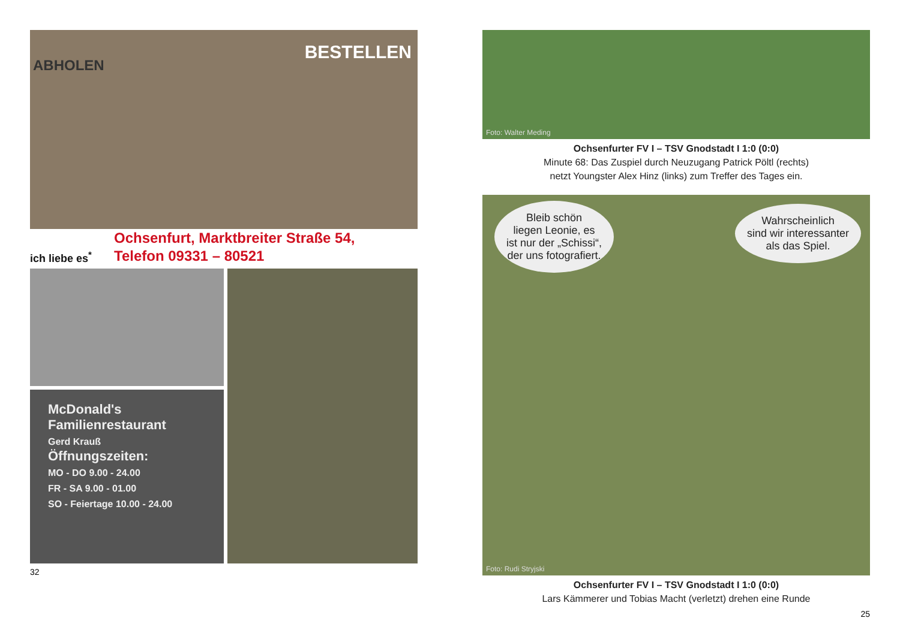ABHOLEN
BESTELLEN
ich liebe es<sup>*</sup>
Ochsenfurt, Marktbreiter Straße 54,
Telefon 09331 – 80521
McDonald's
Familienrestaurant
Gerd Krauß
Öffnungszeiten:
MO - DO 9.00 - 24.00
FR - SA 9.00 - 01.00
SO - Feiertage 10.00 - 24.00
32
Foto: Walter Meding
Ochsenfurter FV I – TSV Gnodstadt I 1:0 (0:0)
Minute 68: Das Zuspiel durch Neuzugang Patrick Pöltl (rechts)
netzt Youngster Alex Hinz (links) zum Treffer des Tages ein.
Bleib schön
liegen Leonie, es
ist nur der „Schissi“,
der uns fotografiert.
Wahrscheinlich
sind wir interessanter
als das Spiel.
Foto: Rudi Stryjski
Ochsenfurter FV I – TSV Gnodstadt I 1:0 (0:0)
Lars Kämmerer und Tobias Macht (verletzt) drehen eine Runde
25